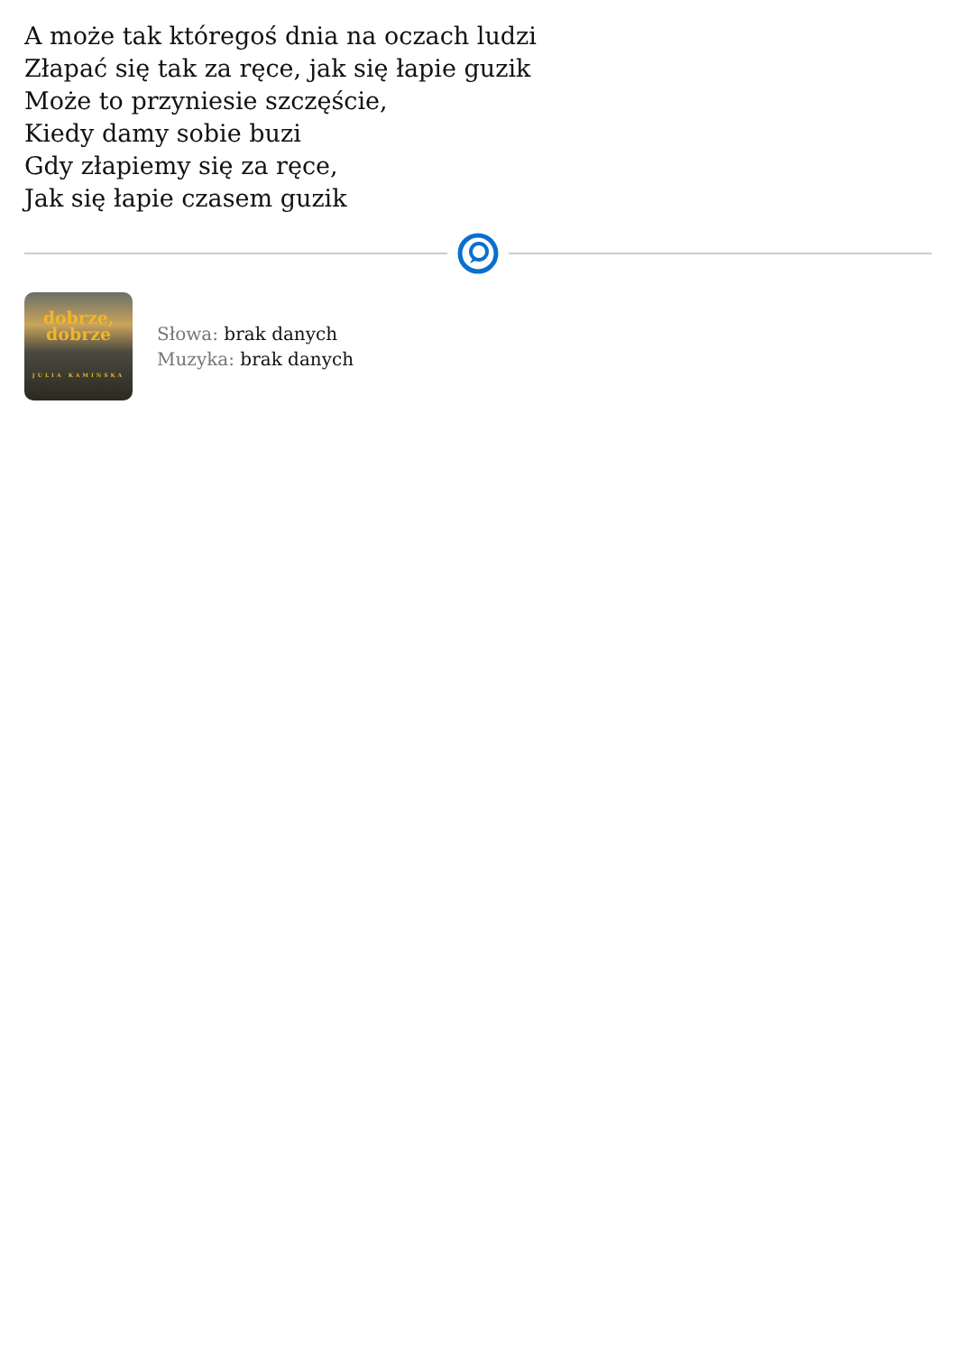A może tak któregoś dnia na oczach ludzi
Złapać się tak za ręce, jak się łapie guzik
Może to przyniesie szczęście,
Kiedy damy sobie buzi
Gdy złapiemy się za ręce,
Jak się łapie czasem guzik
dobrze,
dobrze
JULIA KAMIŃSKA
Słowa: brak danych
Muzyka: brak danych